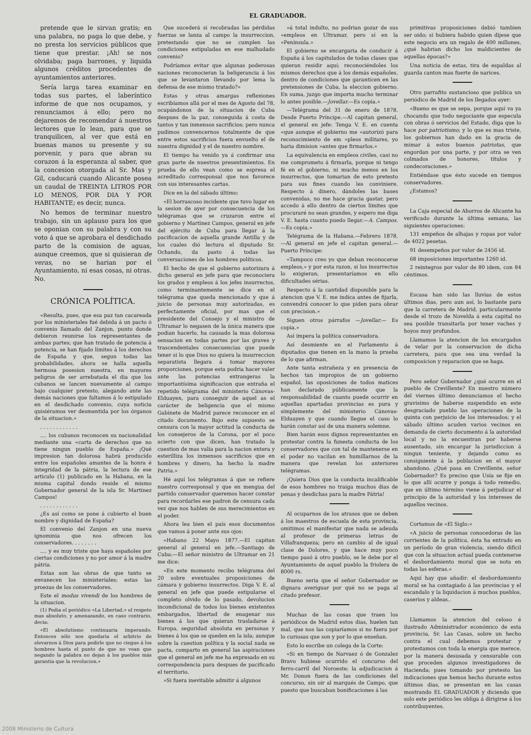EL GRADUADOR.
pretende que le sirvan gratis; en una palabra, no paga lo que debe, y no presta los servicios públicos que tiene que prestar. ¡Ah! se nos olvidaba; paga barrones, y liquida algunos créditos procedentes de ayuntamientos anteriores.
Sería larga tarea examinar en todas sus partes, el laberíntico informe de que nos ocupamos, y renunciamos á ello; pero no dejaremos de recomendar á nuestros lectores que lo lean, para que se tranquilicen, al ver que está en buenas manos su presente y su porvenir, y para que abran su corazon á la esperanza al saber, que la concesion otorgada al Sr. Mas y Gil, caducará cuando Alicante posea un caudal de TREINTA LITROS POR LO MENOS, POR DIA Y POR HABITANTE; es decir, nunca.
No hemos de terminar nuestro trabajo, sin un aplauso para los que se oponian con su palabra y con su voto á que se aprobara el desdichado parto de la comision de aguas, aunque creemos, que si quisieran de veras, no se harian por el Ayuntamiento, ni esas cosas, ni otras. No.
CRÓNICA POLÍTICA.
«Resulta, pues, que esa paz tan cacareada por los ministeriales fué debida á un pacto ó convenio llamado del Zanjon, punto donde debieron reunirse los representantes de ambas partes; que han tratado de potencia á potencia, se han fijado límites á los derechos de España y que, segun todas las probabilidades, ahora se halla aquella hermosa posesion nuestra, en mayores peligros de ser arrebatada el dia que los cubanos se lancen nuevamente al campo bajo cualquier pretesto, alegando ante las demás naciones que faltamos á lo estipulado en el desdichado convenio, cuya noticia quisiéramos ver desmentida por los órganos de la situacion.»
. . . . . . . . . . . .
.... los cubanos reconocen su nacionalidad mediante una «carta de derechos que no tiene ningun pueblo de España.» ¡Qué impresion tan dolorosa habrá producido entre los españoles amantes de la honra é integridad de la pátria, la lectura de ese artículo (1) publicado en la Habana, en la misma capital dondo reside el mismo Gobernador general de la isla Sr. Martinez Campos!
. . . . . . . . . . . .
¿Es así como se pone á cubierto el buen nombre y dignidad de España?
El convenio del Zanjon en una nueva ignominia que nos ofrecen los conservadores. . . . . . . .
.... y es muy triste que haya españoles por ciertas condiciones y no por amor á la madre pátria.
Estas son las obras de que tanto se envanecen los ministeriales; estas las proezas de los conservadores.
Este el modus vivendi de los hombres de la situacion.
(1) Pedia el periódico «La Libertad,» el respeto mas absoluto, y amenazando, en caso contrario, decia:
«El absolutismo continuaria imperando. Entonces sólo nos quedaria el arbitrio de elevarnos á Dios para pedirle que no ciegue á los hombres hasta el punto de que no vean que negando la palabra no dejan á los pueblos más garantia que la revolucion.»
Que sucederá si recobradas las pérdidas fuerzas se lanza al campo la insurreccion, pretestando que no se cumplen las condiciones estipuladas en ese malhadado convenio?
Podríamos evitar que algunas poderosas naciones reconocieran la beligerancia á los que se levantaron llevando por lema la defensa de ese mismo tratado?»
Estas y otras amargas reflexiones escribíamos allá por el mes de Agosto del 78, ocupándonos de la situacion de Cuba despues de la paz, conseguida á costa de tantos y tan inmensos sacrificios; pero nunca pudimos convencernos totalmente de que entre estos sacrificios fuera envuelto el de nuestra dignidad y el de nuestro nombre.
El tiempo ha venido ya á confirmar una gran parte de nuestros presentimientos. En prueba de ello vean como se espresa el acreditado corresponsal que nos favorece con sus interesantes cartas.
Dice en la del sábado último:
«El borrascoso incidente que tuvo lugar en la sesion de ayer por consecuencia de los telégramas que se cruzaron entre el gobierno y Martinez Campos, general en jefe del ejército de Cuba para llegar á la pacificacion de aquella grande Antilla y de los cuales dió lectura el diputado Sr. Ochando, da pasto á todas las conversaciones de los hombres políticos.
El hecho de que el gobierno autorizara á dicho general en jefe para que reconociera los grados y empleos á los jefes insurrectos, como terminantemente se dice en el telégrama que queda mencionado y que á juicio de personas muy autorizadas, es perfectamente oficial, por mas que el presidente del Consejo y el ministro de Ultramar lo negasen de la única manera que podian hacerlo, ha causado la mas dolorosa sensacion en todas partes por las graves y trascendentales consecuencias que puede tener si lo que Dios no quiera la insurreccion separatista llegara á tomar mayores proporciones, porque esta podria hacer valer ante las potencias extrangeras la importantísima significacion que entraña el repetido telégrama del ministerio Cánovas-Elduayen, para conseguir de aquel as el carácter de beligencia que el mismo Gabinete de Madrid parece reconocer en el citado documento. Bajo este supuesto se censura con la mayor actitud la conducta de los consejeros de la Corona, por el poco acierto con que dicen, han tratado la cuestion de mas valía para la nacion entera y esterilliza los inmensos sacrificios que en hombres y dinero, ha hecho la madre Patria.»
Hé aquí los telégramas á que se refiere nuestro corresponsal y que en mengua del partido conservador queremos hacer constar para recordarles ese padron de censura cada vez que nos hablen de sus merecimientos en el poder.
Ahora lea bien el país esos documentos que vamos á poner ante sus ojos:
«Habano 22 Mayo 1877.—El capitan general al general en jefe.—Santiago de Cuba:—El señor ministro de Ultramar en 21 me dice:
«En este momento recibo telégrama del 20 sobre eventuales proposiciones de cámara y gobierno insurrectos. Diga V. E. al general en jefe que puede estipularse el completo olvido de lo pasado, devolucion incondicional de todos los bienes existentes embargados, libertad de enagenar sus bienes á los que quieran trasladarse á Europa, seguridad absoluta en personas y bienes á los que se queden en la isla; aunque sobre la cuestion política y la social nada se pacta, comparto en general las aspiraciones que el general en jefe me ha expresado en su correspondencia para despues de pacificado el territorio.
»Si fuera inevitable admitir á algunos
»á total indulto, no podrian gozar de sus »empleos en Ultramar, pero sí en la »Península.»
El gobierno se encargaria de conducir á España á los capitulados de todas clases que quieran residir aquí; reconociéndoles los mismos derechos que á los demás españoles, dentro de condiciones que garanticen en las pretensiones de Cuba, la eleccion gobierno. En suma, juzgo que importa mucho terminar lo antes posible.—Jovellar.—Es copia.»
—Telégrama del 31 de enero de 1878. Desde Puerto Príncipe.—Al capitan general, el general en jefe: Tenga V. E. en cuenta «que aunque el gobierno me »autorizó para reconocimiento de em »pleos militares, yo haria dimision »antes que firmarlos.»
La equivalencia en empleos civiles, casi no me comprometo á firmarla, porque ni tengo fé en el gobierno, ni mucho menos en los insurrectos, que tomarian de esto pretesto para sus fines cuando les conviniere. Respecto á dinero, dándoles las bases convenidas, no me hace gracia gastar, pero accedo á ello dentro de ciertos límites que procuraré no sean grandes, y espero me diga V. E. hasta cuanto puedo llegar.—A. Campos.—Es copia.»
Telégrama de la Habana.—Febrero 1878.—Al general en jefe el capitan general.—Puerto Príncipe:
«Tampoco creo yo que deban reconocerse empleos,» y por esta razon, si los insurrectos lo exigieran, presentaríamos en ello dificultades sérias.
Respecto á la cantidad disponible para la atencion que V. E. me indica antes de fijarla, convendrá conocer lo que piden para obrar con precision.»
Siguen otros párrafos —Jovellar.— Es copia.»
Así impera la política conservadora.
Así desmiente en el Parlamento á diputados que tienen en la mano la prueba de lo que afirman.
Ante tanta estrañeza y en presencia de hechos tan impropios de un gobierno español, las oposiciones de todos matices han declarado públicamente que la responsabilidad de cuanto puede ocurrir en aquellas apartadas provincias es pura y simplemente del ministerio Cánovas-Elduayen y que cuando llegue el caso lo harán constar así de una manera solemne.
Bien harán esos dignos representantes en protestar contra la funesta conducta de los conservadores que con tal de mantenerse en el poder no vacilan en humillarnos de la manera que revelan los anteriores telégramas.
¡Quiera Dios que la conducta incalificable de esos hombres no traiga muchos dias de penas y desdichas para la madre Pátria!
Al ocuparnos de los atrasos que se deben á los maestros de escuela de esta provincia, omitimos el manifestar que nada se adeuda al profesor de primeras letras de Villafranqueza; pero en cambio al de igual clase de Dolores, y que hace muy poco tiempo pasó á otro pueblo, se le debe por el Ayuntamiento de aquel pueblo la friolera de 8000 rs.
Bueno seria que el señor Gobernador se dignara averiguar por qué no se paga al citado prefesor.
Muchas de las cosas que traen los periódicos de Madrid estos dias, huelen tan mal, que nos las copiaríamos si no fuera por lo curiosas que son y por lo que enseñan.
Esto lo escribe un colega de la Corte:
«Si en tiempo de Narvaez ó de Gonzalez Bravo hubiese ocurrido el concurso del ferro-carril del Noroeste; la adjudicacion á Mr. Donon fuera de las condiciones del concurso, sin oir al marqués de Campo, que puesto que buscaban bonificaciones á las
primitivas proposiciones debió tambien ser oido; si hubiera habido quien dijese que este negocio era un regalo de 400 millones, ¿qué habrian dicho los maldicientes de aquellas épocas?»
Una noticia de estas, tira de espaldas al guarda canton mas fuerte de narices.
Otro parrafito sustancioso que publica un periódico de Madrid de los llegados ayer:
«Bueno es que se sepa, porque aquí va ya chocando que todo negociante que especula con obras ó servicios del Estado, diga que lo hace por patriotismo; y lo que es mas triste, los gobiernos han dado en la gracia de mimar á estos buenos patriotas, que engordan por una parte, y por otra se ven colmados de honores, títulos y condecoraciones.»
Entiéndase que ésto sucede en tiempos conservadores.
¿Estamos?
La Caja especial de Ahorros de Alicante ha verificado durante la última semana, las siguientes operaciones:
131 empeños de alhajas y ropas por valor de 4022 pesetas.
91 desempeños por valor de 2456 id.
68 imposiciones importantes 1260 id.
2 reintegros por valor de 80 idem, con 84 céntimos.
Escasa han sido las lluvias de estos últimos dias, pero aun así, lo bastante para que la carretera de Madrid, particularmente desde el trozo de Novelda á esta capital no sea posible transitarla por tener vaches y hoyos muy profundos.
Llamamos la atencion de los encargados de velar por la conservacion de dicha carretera, para que sea una verdad la composicion y reparacion que se haga.
Pero señor Gobernador ¿qué ocurre en el pueblo de Crevillente? En nuestro número del viernes último denunciamos el hecho gravisimo de haberse suspendido en este desgraciado pueblo las operaciones de la quinta con perjuicio de los interesados; y el sábado último acuden varios vecinos en demanda de cierto documento á la autoridad local y no la encuentran por haberse ausentado, sin encargar la jurisdiccion á ningun teniente, y dejando como es consiguiente á la poblacion en el mayor abandono. ¿Qué pasa en Crevillente, señor Gobernador? Es preciso que Usia se fije en lo que allí ocurre y ponga á todo remedio, que en último término viene á perjudicar el principio de la autoridad y los intereses de aquellos vecinos.
Cortamos de «El Siglo:»
«A juicio de personas conocedoras de las corrientes de la política, ésta ha entrado en un período de gran violencia, siendo difícil que con la situacion actual pueda contenerse el desbordamiento moral que se nota en todas las esferas.»
Aquí hay que añadir: el desbordamiento moral se ha contagiado á las provincias y el escandalo y la liquidacion á muchos pueblos, caserios y aldeas..
Llamamos la atencion del celoso é ilustrado Administrador económico de esta provincia, Sr. Las Casas, sobre un hecho contra el cual debemos protestar y protestamos con toda la energía que merece, por la manera desusada y censurable con que proceden algunos investigadores de Hacienda; pues tomando por pretesto las indicaciones que hemos hecho durante estos últimos dias, se presentan en las casas mostrando EL GRADUADOR y diciendo que solo este periódico les obliga á dirigirse á los contribuyentes.
2008 Ministerio de Cultura